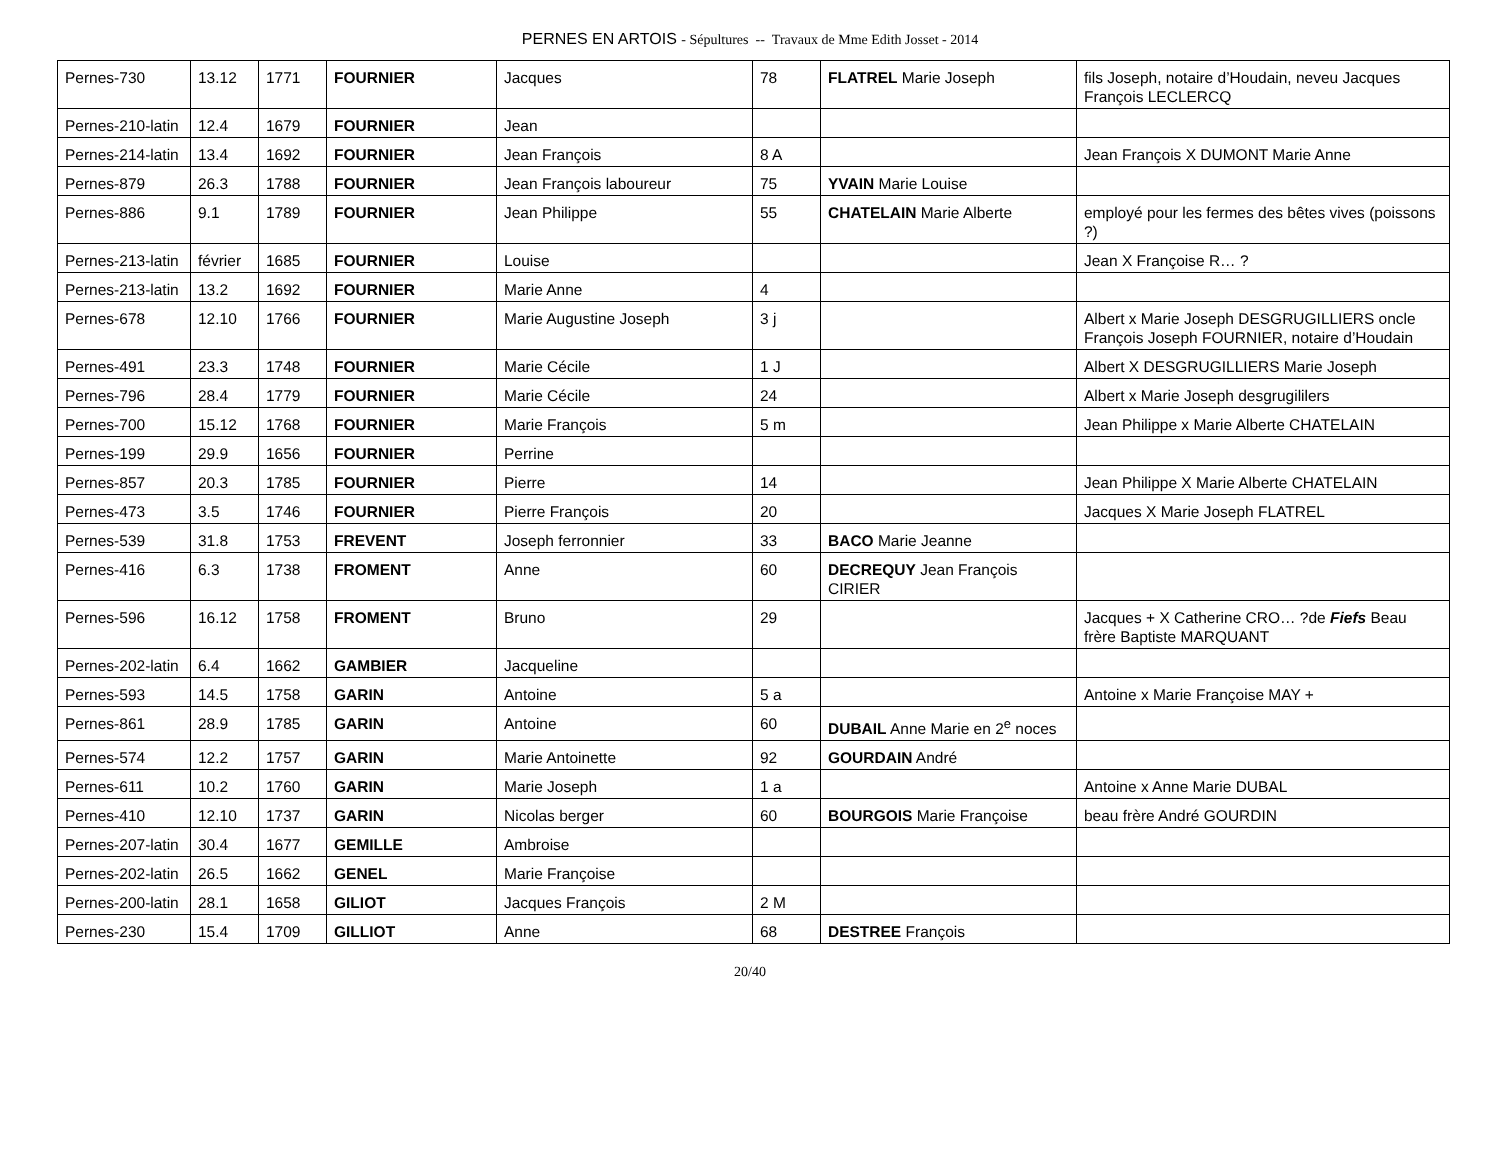PERNES EN ARTOIS - Sépultures -- Travaux de Mme Edith Josset - 2014
| Pernes-730 | 13.12 | 1771 | FOURNIER | Jacques | 78 | FLATREL Marie Joseph | fils Joseph, notaire d’Houdain, neveu Jacques François LECLERCQ |
| Pernes-210-latin | 12.4 | 1679 | FOURNIER | Jean | | | |
| Pernes-214-latin | 13.4 | 1692 | FOURNIER | Jean François | 8 A | | Jean François X DUMONT Marie Anne |
| Pernes-879 | 26.3 | 1788 | FOURNIER | Jean François laboureur | 75 | YVAIN Marie Louise | |
| Pernes-886 | 9.1 | 1789 | FOURNIER | Jean Philippe | 55 | CHATELAIN Marie Alberte | employé pour les fermes des bêtes vives (poissons ?) |
| Pernes-213-latin | février | 1685 | FOURNIER | Louise | | | Jean X Françoise R… ? |
| Pernes-213-latin | 13.2 | 1692 | FOURNIER | Marie Anne | 4 | | |
| Pernes-678 | 12.10 | 1766 | FOURNIER | Marie Augustine Joseph | 3 j | | Albert x Marie Joseph DESGRUGILLIERS oncle François Joseph FOURNIER, notaire d’Houdain |
| Pernes-491 | 23.3 | 1748 | FOURNIER | Marie Cécile | 1 J | | Albert X DESGRUGILLIERS Marie Joseph |
| Pernes-796 | 28.4 | 1779 | FOURNIER | Marie Cécile | 24 | | Albert x Marie Joseph desgrugililers |
| Pernes-700 | 15.12 | 1768 | FOURNIER | Marie François | 5 m | | Jean Philippe x Marie Alberte CHATELAIN |
| Pernes-199 | 29.9 | 1656 | FOURNIER | Perrine | | | |
| Pernes-857 | 20.3 | 1785 | FOURNIER | Pierre | 14 | | Jean Philippe X Marie Alberte CHATELAIN |
| Pernes-473 | 3.5 | 1746 | FOURNIER | Pierre François | 20 | | Jacques X Marie Joseph FLATREL |
| Pernes-539 | 31.8 | 1753 | FREVENT | Joseph ferronnier | 33 | BACO Marie Jeanne | |
| Pernes-416 | 6.3 | 1738 | FROMENT | Anne | 60 | DECREQUY Jean François CIRIER | |
| Pernes-596 | 16.12 | 1758 | FROMENT | Bruno | 29 | | Jacques + X Catherine CRO… ?de Fiefs Beau frère Baptiste MARQUANT |
| Pernes-202-latin | 6.4 | 1662 | GAMBIER | Jacqueline | | | |
| Pernes-593 | 14.5 | 1758 | GARIN | Antoine | 5 a | | Antoine x Marie Françoise MAY + |
| Pernes-861 | 28.9 | 1785 | GARIN | Antoine | 60 | DUBAIL Anne Marie en 2<sup>e</sup> noces | |
| Pernes-574 | 12.2 | 1757 | GARIN | Marie Antoinette | 92 | GOURDAIN André | |
| Pernes-611 | 10.2 | 1760 | GARIN | Marie Joseph | 1 a | | Antoine x Anne Marie DUBAL |
| Pernes-410 | 12.10 | 1737 | GARIN | Nicolas berger | 60 | BOURGOIS Marie Françoise | beau frère André GOURDIN |
| Pernes-207-latin | 30.4 | 1677 | GEMILLE | Ambroise | | | |
| Pernes-202-latin | 26.5 | 1662 | GENEL | Marie Françoise | | | |
| Pernes-200-latin | 28.1 | 1658 | GILIOT | Jacques François | 2 M | | |
| Pernes-230 | 15.4 | 1709 | GILLIOT | Anne | 68 | DESTREE François | |
20/40